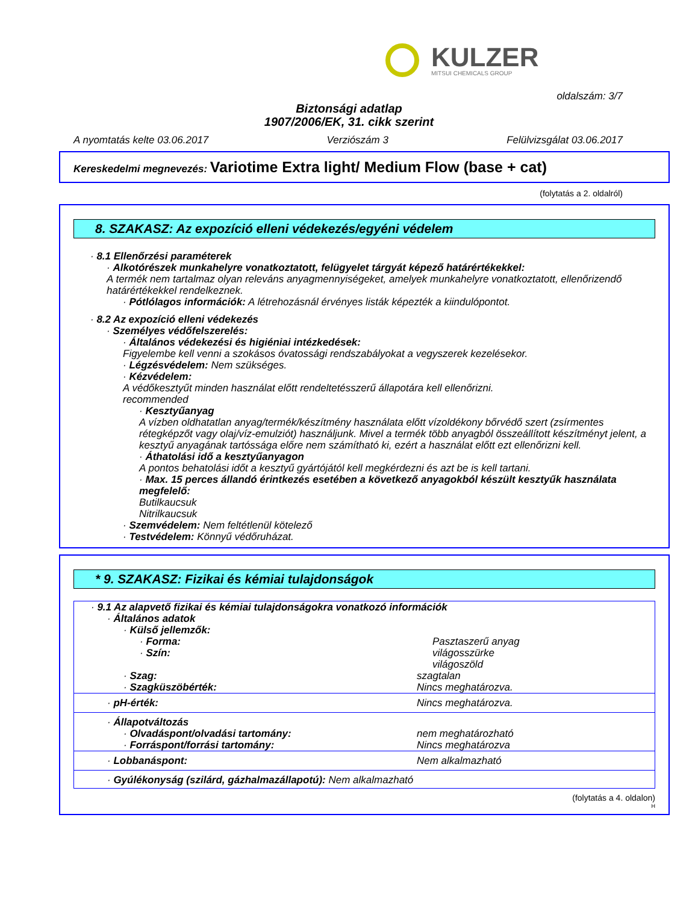KULZER
MITSUI CHEMICALS GROUP
oldalszám: 3/7
Biztonsági adatlap
1907/2006/EK, 31. cikk szerint
A nyomtatás kelte 03.06.2017 Verziószám 3 Felülvizsgálat 03.06.2017
Kereskedelmi megnevezés: Variotime Extra light/ Medium Flow (base + cat)
(folytatás a 2. oldalról)
8. SZAKASZ: Az expozíció elleni védekezés/egyéni védelem
· 8.1 Ellenőrzési paraméterek
· Alkotórészek munkahelyre vonatkoztatott, felügyelet tárgyát képező határértékekkel:
A termék nem tartalmaz olyan releváns anyagmennyiségeket, amelyek munkahelyre vonatkoztatott, ellenőrizendő határértékekkel rendelkeznek.
· Pótlólagos információk: A létrehozásnál érvényes listák képezték a kiindulópontot.
· 8.2 Az expozíció elleni védekezés
· Személyes védőfelszerelés:
· Általános védekezési és higiéniai intézkedések:
Figyelembe kell venni a szokásos óvatossági rendszabályokat a vegyszerek kezelésekor.
· Légzésvédelem: Nem szükséges.
· Kézvédelem:
A védőkesztyűt minden használat előtt rendeltetésszerű állapotára kell ellenőrizni.
recommended
· Kesztyűanyag
A vízben oldhatatlan anyag/termék/készítmény használata előtt vízoldékony bőrvédő szert (zsírmentes rétegképzőt vagy olaj/víz-emulziót) használjunk. Mivel a termék több anyagból összeállított készítményt jelent, a kesztyű anyagának tartóssága előre nem számítható ki, ezért a használat előtt ezt ellenőrizni kell.
· Áthatolási idő a kesztyűanyagon
A pontos behatolási időt a kesztyű gyártójától kell megkérdezni és azt be is kell tartani.
· Max. 15 perces állandó érintkezés esetében a következő anyagokból készült kesztyűk használata megfelelő:
Butilkaucsuk
Nitrilkaucsuk
· Szemvédelem: Nem feltétlenül kötelező
· Testvédelem: Könnyű védőruházat.
* 9. SZAKASZ: Fizikai és kémiai tulajdonságok
| · 9.1 Az alapvető fizikai és kémiai tulajdonságokra vonatkozó információk | |
| · Általános adatok | |
| · Külső jellemzők: | |
| · Forma: | Pasztaszerű anyag |
| · Szín: | világosszürke világoszöld |
| · Szag: | szagtalan |
| · Szagküszöbérték: | Nincs meghatározva. |
| · pH-érték: | Nincs meghatározva. |
| · Állapotváltozás | |
| · Olvadáspont/olvadási tartomány: | nem meghatározható |
| · Forráspont/forrási tartomány: | Nincs meghatározva |
| · Lobbanáspont: | Nem alkalmazható |
| · Gyúlékonyság (szilárd, gázhalmazállapotú): Nem alkalmazható | |
(folytatás a 4. oldalon)
H